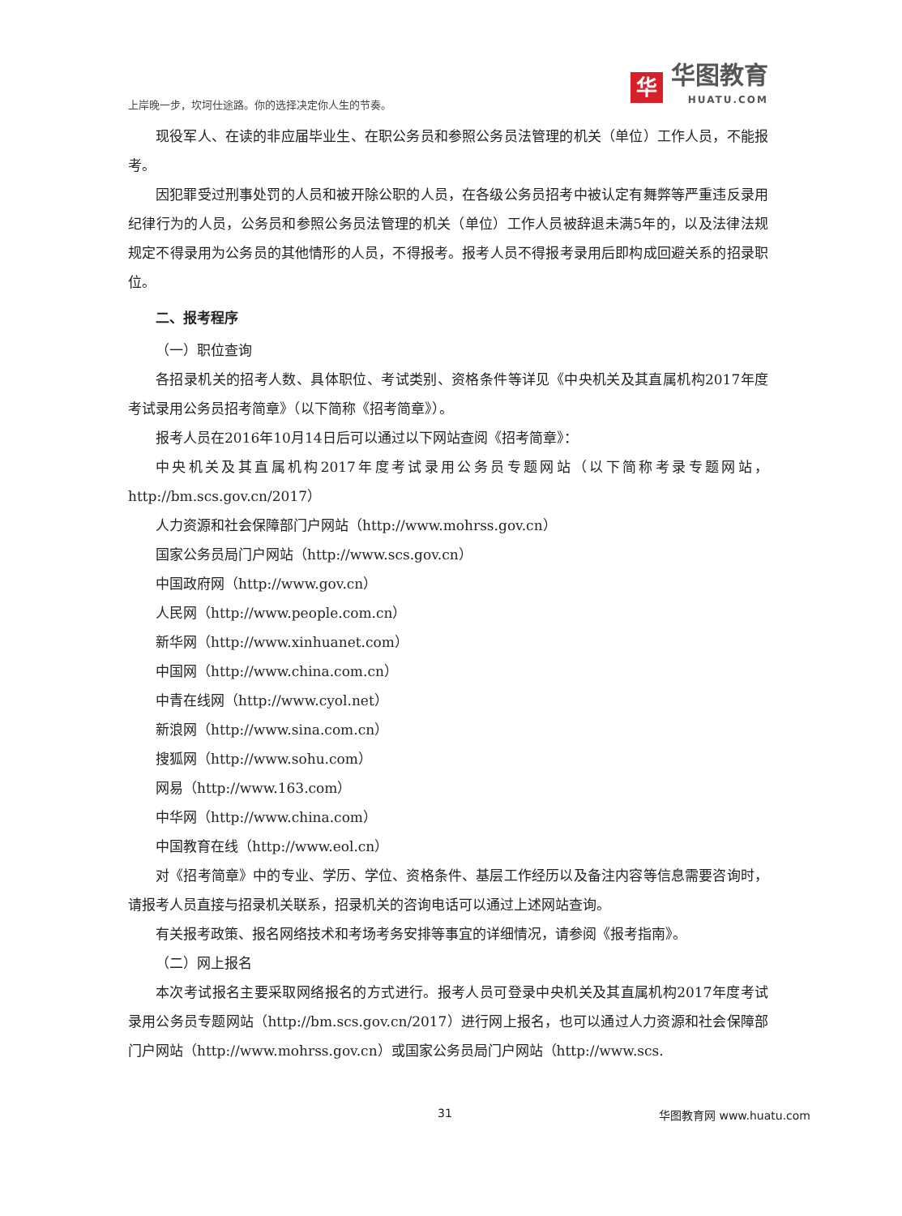上岸晚一步，坎坷仕途路。你的选择决定你人生的节奏。
华
华图教育
HUATU.COM
现役军人、在读的非应届毕业生、在职公务员和参照公务员法管理的机关（单位）工作人员，不能报考。
因犯罪受过刑事处罚的人员和被开除公职的人员，在各级公务员招考中被认定有舞弊等严重违反录用纪律行为的人员，公务员和参照公务员法管理的机关（单位）工作人员被辞退未满5年的，以及法律法规规定不得录用为公务员的其他情形的人员，不得报考。报考人员不得报考录用后即构成回避关系的招录职位。
二、报考程序
（一）职位查询
各招录机关的招考人数、具体职位、考试类别、资格条件等详见《中央机关及其直属机构2017年度考试录用公务员招考简章》（以下简称《招考简章》）。
报考人员在2016年10月14日后可以通过以下网站查阅《招考简章》：
中央机关及其直属机构2017年度考试录用公务员专题网站（以下简称考录专题网站，http://bm.scs.gov.cn/2017）
人力资源和社会保障部门户网站（http://www.mohrss.gov.cn）
国家公务员局门户网站（http://www.scs.gov.cn）
中国政府网（http://www.gov.cn）
人民网（http://www.people.com.cn）
新华网（http://www.xinhuanet.com）
中国网（http://www.china.com.cn）
中青在线网（http://www.cyol.net）
新浪网（http://www.sina.com.cn）
搜狐网（http://www.sohu.com）
网易（http://www.163.com）
中华网（http://www.china.com）
中国教育在线（http://www.eol.cn）
对《招考简章》中的专业、学历、学位、资格条件、基层工作经历以及备注内容等信息需要咨询时，请报考人员直接与招录机关联系，招录机关的咨询电话可以通过上述网站查询。
有关报考政策、报名网络技术和考场考务安排等事宜的详细情况，请参阅《报考指南》。
（二）网上报名
本次考试报名主要采取网络报名的方式进行。报考人员可登录中央机关及其直属机构2017年度考试录用公务员专题网站（http://bm.scs.gov.cn/2017）进行网上报名，也可以通过人力资源和社会保障部门户网站（http://www.mohrss.gov.cn）或国家公务员局门户网站（http://www.scs.
31 华图教育网 www.huatu.com